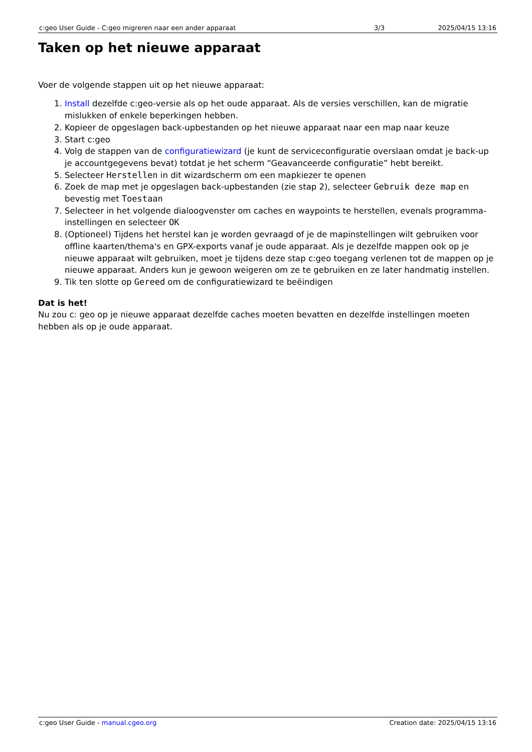| c:geo User Guide - C:geo migreren naar een ander apparaat | 3/3 | 2025/04/15 13:16 |
Taken op het nieuwe apparaat
Voer de volgende stappen uit op het nieuwe apparaat:
1. Install dezelfde c:geo-versie als op het oude apparaat. Als de versies verschillen, kan de migratie mislukken of enkele beperkingen hebben.
2. Kopieer de opgeslagen back-upbestanden op het nieuwe apparaat naar een map naar keuze
3. Start c:geo
4. Volg de stappen van de configuratiewizard (je kunt de serviceconfiguratie overslaan omdat je back-up je accountgegevens bevat) totdat je het scherm “Geavanceerde configuratie” hebt bereikt.
5. Selecteer Herstellen in dit wizardscherm om een mapkiezer te openen
6. Zoek de map met je opgeslagen back-upbestanden (zie stap 2), selecteer Gebruik deze map en bevestig met Toestaan
7. Selecteer in het volgende dialoogvenster om caches en waypoints te herstellen, evenals programma-instellingen en selecteer OK
8. (Optioneel) Tijdens het herstel kan je worden gevraagd of je de mapinstellingen wilt gebruiken voor offline kaarten/thema's en GPX-exports vanaf je oude apparaat. Als je dezelfde mappen ook op je nieuwe apparaat wilt gebruiken, moet je tijdens deze stap c:geo toegang verlenen tot de mappen op je nieuwe apparaat. Anders kun je gewoon weigeren om ze te gebruiken en ze later handmatig instellen.
9. Tik ten slotte op Gereed om de configuratiewizard te beëindigen
Dat is het!
Nu zou c: geo op je nieuwe apparaat dezelfde caches moeten bevatten en dezelfde instellingen moeten hebben als op je oude apparaat.
| c:geo User Guide - manual.cgeo.org | Creation date: 2025/04/15 13:16 |